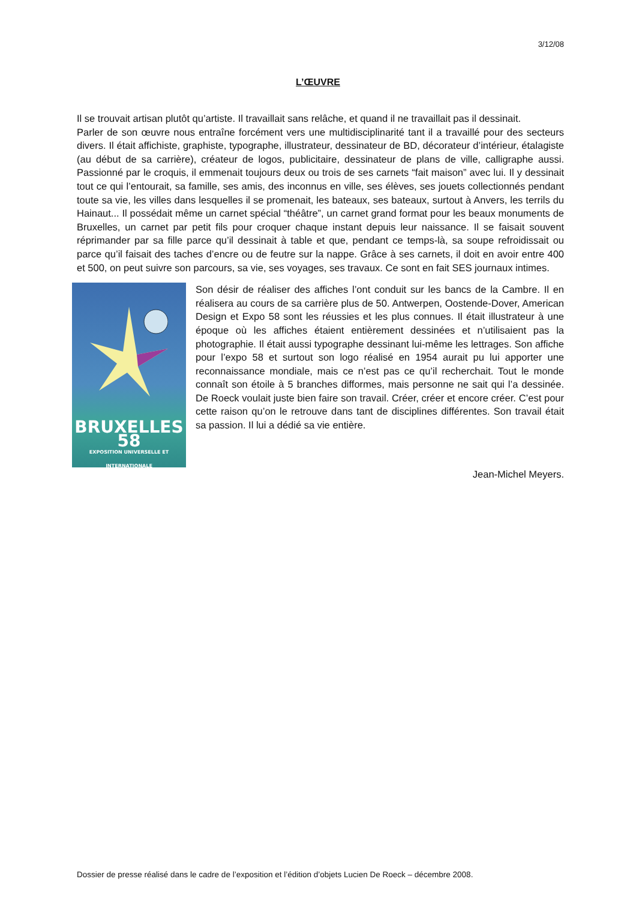3/12/08
L’ŒUVRE
Il se trouvait artisan plutôt qu’artiste. Il travaillait sans relâche, et quand il ne travaillait pas il dessinait.
Parler de son œuvre nous entraîne forcément vers une multidisciplinarité tant il a travaillé pour des secteurs divers. Il était affichiste, graphiste, typographe, illustrateur, dessinateur de BD, décorateur d’intérieur, étalagiste (au début de sa carrière), créateur de logos, publicitaire, dessinateur de plans de ville, calligraphe aussi. Passionné par le croquis, il emmenait toujours deux ou trois de ses carnets “fait maison” avec lui. Il y dessinait tout ce qui l’entourait, sa famille, ses amis, des inconnus en ville, ses élèves, ses jouets collectionnés pendant toute sa vie, les villes dans lesquelles il se promenait, les bateaux, ses bateaux, surtout à Anvers, les terrils du Hainaut... Il possédait même un carnet spécial “théâtre”, un carnet grand format pour les beaux monuments de Bruxelles, un carnet par petit fils pour croquer chaque instant depuis leur naissance. Il se faisait souvent réprimander par sa fille parce qu’il dessinait à table et que, pendant ce temps-là, sa soupe refroidissait ou parce qu’il faisait des taches d’encre ou de feutre sur la nappe. Grâce à ses carnets, il doit en avoir entre 400 et 500, on peut suivre son parcours, sa vie, ses voyages, ses travaux. Ce sont en fait SES journaux intimes.
BRUXELLES 58
EXPOSITION UNIVERSELLE ET INTERNATIONALE
Son désir de réaliser des affiches l’ont conduit sur les bancs de la Cambre. Il en réalisera au cours de sa carrière plus de 50. Antwerpen, Oostende-Dover, American Design et Expo 58 sont les réussies et les plus connues. Il était illustrateur à une époque où les affiches étaient entièrement dessinées et n’utilisaient pas la photographie. Il était aussi typographe dessinant lui-même les lettrages. Son affiche pour l’expo 58 et surtout son logo réalisé en 1954 aurait pu lui apporter une reconnaissance mondiale, mais ce n’est pas ce qu’il recherchait. Tout le monde connaît son étoile à 5 branches difformes, mais personne ne sait qui l’a dessinée. De Roeck voulait juste bien faire son travail. Créer, créer et encore créer. C’est pour cette raison qu’on le retrouve dans tant de disciplines différentes. Son travail était sa passion. Il lui a dédié sa vie entière.
Jean-Michel Meyers.
Dossier de presse réalisé dans le cadre de l’exposition et l’édition d’objets Lucien De Roeck – décembre 2008.